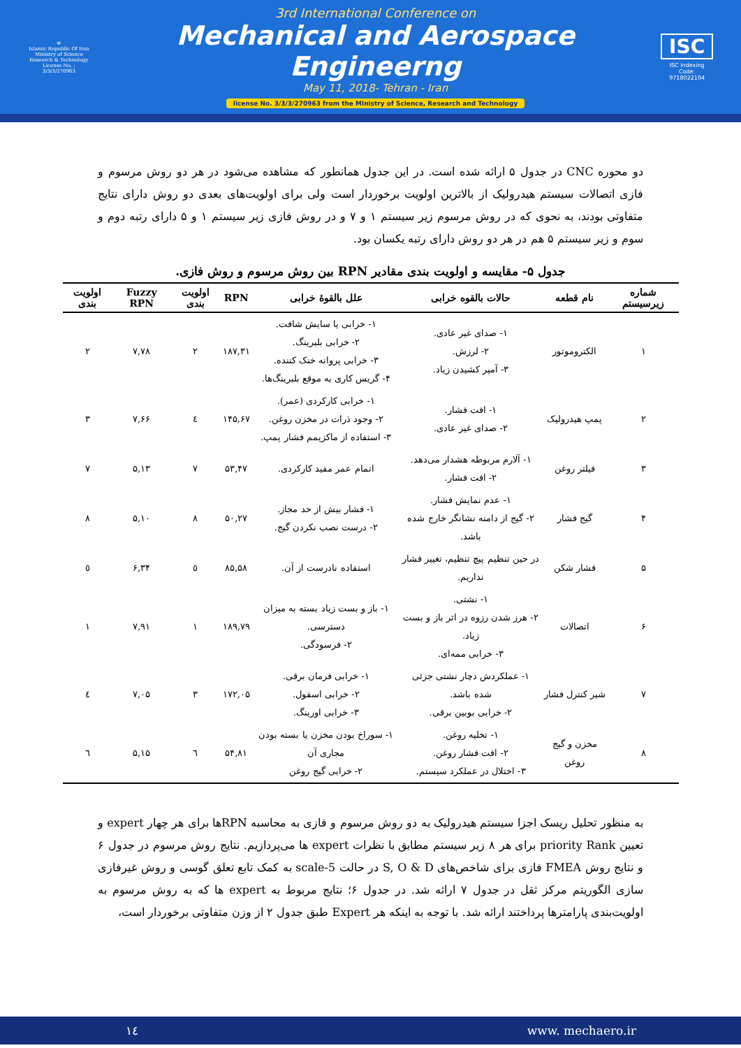☫
Islamic Republic Of Iran
Ministry of Science
Research & Technology
License No. : 3/3/3/270963
3rd International Conference on
Mechanical and Aerospace Engineerng
May 11, 2018- Tehran - Iran
license No. 3/3/3/270963 from the Ministry of Science, Research and Technology
ISC
ISC Indexing Code:
9718022104
دو محوره CNC در جدول ۵ ارائه شده است. در این جدول همانطور که مشاهده می‌شود در هر دو روش مرسوم و فازی اتصالات سیستم هیدرولیک از بالاترین اولویت برخوردار است ولی برای اولویت‌های بعدی دو روش دارای نتایج متفاوتی بودند، به نحوی که در روش مرسوم زیر سیستم ۱ و ۷ و در روش فازی زیر سیستم ۱ و ۵ دارای رتبه دوم و سوم و زیر سیستم ۵ هم در هر دو روش دارای رتبه یکسان بود.
جدول ۵- مقایسه و اولویت بندی مقادیر RPN بین روش مرسوم و روش فازی.
| شماره زیرسیستم | نام قطعه | حالات بالقوه خرابی | علل بالقوهٔ خرابی | RPN | اولویت بندی | Fuzzy RPN | اولویت بندی |
| --- | --- | --- | --- | --- | --- | --- | --- |
| ۱ | الکتروموتور | ۱- صدای غیر عادی. ۲- لرزش. ۳- آمپر کشیدن زیاد. | ۱- خرابی یا سایش شافت. ۲- خرابی بلبرینگ. ۳- خرابی پروانه خنک کننده. ۴- گریس کاری به موقع بلبرینگ‌ها. | ۱۸۷,۳۱ | ۲ | ۷,۷۸ | ۲ |
| ۲ | پمپ هیدرولیک | ۱- افت فشار. ۲- صدای غیر عادی. | ۱- خرابی کارکردی (عمر). ۲- وجود ذرات در مخزن روغن. ۳- استفاده از ماکزیمم فشار پمپ. | ۱۴۵,۶۷ | ٤ | ۷,۶۶ | ۳ |
| ۳ | فیلتر روغن | ۱- آلارم مربوطه هشدار می‌دهد. ۲- افت فشار. | اتمام عمر مفید کارکردی. | ۵۳,۴۷ | ۷ | ۵,۱۳ | ۷ |
| ۴ | گیج فشار | ۱- عدم نمایش فشار. ۲- گیج از دامنه نشانگر خارج شده باشد. | ۱- فشار بیش از حد مجاز. ۲- درست نصب نکردن گیج. | ۵۰,۲۷ | ۸ | ۵,۱۰ | ۸ |
| ۵ | فشار شکن | در حین تنظیم پیچ تنظیم، تغییر فشار نداریم. | استفاده نادرست از آن. | ۸۵,۵۸ | ٥ | ۶,۳۴ | ٥ |
| ۶ | اتصالات | ۱- نشتی. ۲- هرز شدن رزوه در اثر باز و بست زیاد. ۳- خرابی ممه‌ای. | ۱- باز و بست زیاد بسته به میزان دسترسی. ۲- فرسودگی. | ۱۸۹,۷۹ | ۱ | ۷,۹۱ | ۱ |
| ۷ | شیر کنترل فشار | ۱- عملکردش دچار نشتی جزئی شده باشد. ۲- خرابی بوبین برقی. | ۱- خرابی فرمان برقی. ۲- خرابی اسفول. ۳- خرابی اورینگ. | ۱۷۲,۰۵ | ۳ | ۷,۰۵ | ٤ |
| ۸ | مخزن و گیج روغن | ۱- تخلیه روغن. ۲- افت فشار روغن. ۳- اختلال در عملکرد سیستم. | ۱- سوراخ بودن مخزن یا بسته بودن مجاری آن ۲- خرابی گیج روغن | ۵۴,۸۱ | ٦ | ۵,۱۵ | ٦ |
به منظور تحلیل ریسک اجزا سیستم هیدرولیک به دو روش مرسوم و فازی به محاسبه RPNها برای هر چهار expert و تعیین priority Rank برای هر ۸ زیر سیستم مطابق با نظرات expert ها می‌پردازیم. نتایج روش مرسوم در جدول ۶ و نتایج روش FMEA فازی برای شاخص‌های S, O & D در حالت 5-scale به کمک تابع تعلق گوسی و روش غیرفازی سازی الگوریتم مرکز ثقل در جدول ۷ ارائه شد. در جدول ۶؛ نتایج مربوط به expert ها که به روش مرسوم به اولویت‌بندی پارامترها پرداختند ارائه شد. با توجه به اینکه هر Expert طبق جدول ۲ از وزن متفاوتی برخوردار است،
۱٤ www. mechaero.ir